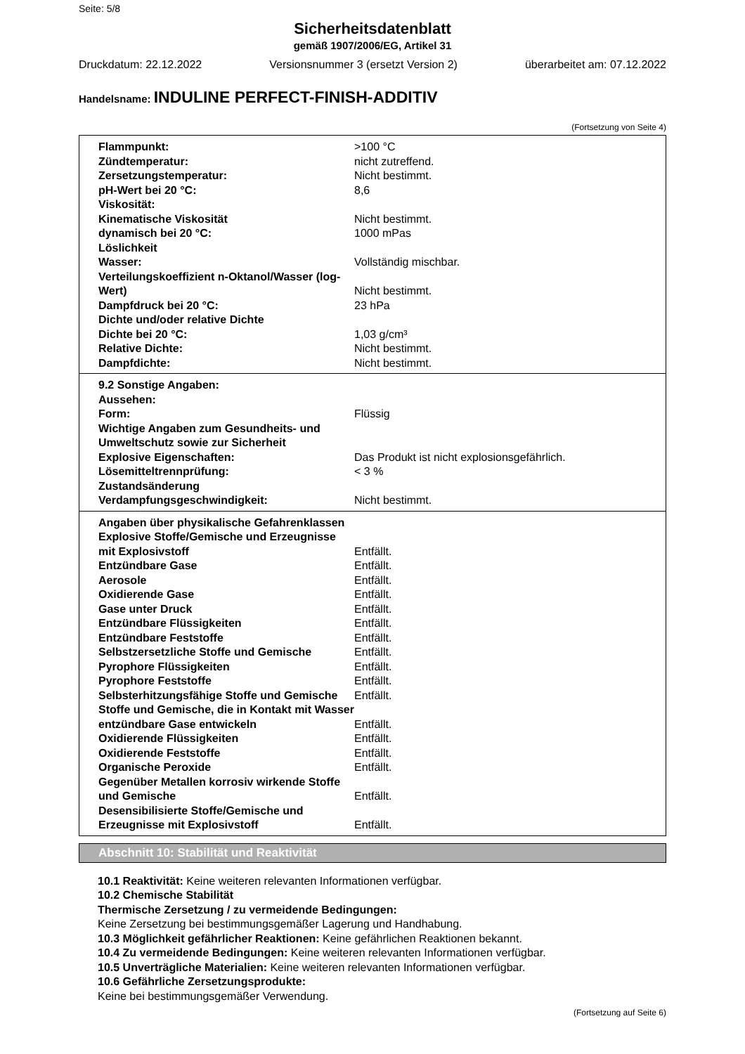Seite: 5/8
Sicherheitsdatenblatt
gemäß 1907/2006/EG, Artikel 31
Druckdatum: 22.12.2022 Versionsnummer 3 (ersetzt Version 2) überarbeitet am: 07.12.2022
Handelsname: INDULINE PERFECT-FINISH-ADDITIV
(Fortsetzung von Seite 4)
| Flammpunkt: | >100 °C |
| Zündtemperatur: | nicht zutreffend. |
| Zersetzungstemperatur: | Nicht bestimmt. |
| pH-Wert bei 20 °C: | 8,6 |
| Viskosität: | |
| Kinematische Viskosität | Nicht bestimmt. |
| dynamisch bei 20 °C: | 1000 mPas |
| Löslichkeit | |
| Wasser: | Vollständig mischbar. |
| Verteilungskoeffizient n-Oktanol/Wasser (log-Wert) | Nicht bestimmt. |
| Dampfdruck bei 20 °C: | 23 hPa |
| Dichte und/oder relative Dichte | |
| Dichte bei 20 °C: | 1,03 g/cm³ |
| Relative Dichte: | Nicht bestimmt. |
| Dampfdichte: | Nicht bestimmt. |
| 9.2 Sonstige Angaben: | |
| Aussehen: | |
| Form: | Flüssig |
| Wichtige Angaben zum Gesundheits- und Umweltschutz sowie zur Sicherheit | |
| Explosive Eigenschaften: | Das Produkt ist nicht explosionsgefährlich. |
| Lösemitteltrennprüfung: | < 3 % |
| Zustandsänderung | |
| Verdampfungsgeschwindigkeit: | Nicht bestimmt. |
| Angaben über physikalische Gefahrenklassen | |
| Explosive Stoffe/Gemische und Erzeugnisse mit Explosivstoff | Entfällt. |
| Entzündbare Gase | Entfällt. |
| Aerosole | Entfällt. |
| Oxidierende Gase | Entfällt. |
| Gase unter Druck | Entfällt. |
| Entzündbare Flüssigkeiten | Entfällt. |
| Entzündbare Feststoffe | Entfällt. |
| Selbstzersetzliche Stoffe und Gemische | Entfällt. |
| Pyrophore Flüssigkeiten | Entfällt. |
| Pyrophore Feststoffe | Entfällt. |
| Selbsterhitzungsfähige Stoffe und Gemische | Entfällt. |
| Stoffe und Gemische, die in Kontakt mit Wasser entzündbare Gase entwickeln | Entfällt. |
| Oxidierende Flüssigkeiten | Entfällt. |
| Oxidierende Feststoffe | Entfällt. |
| Organische Peroxide | Entfällt. |
| Gegenüber Metallen korrosiv wirkende Stoffe und Gemische | Entfällt. |
| Desensibilisierte Stoffe/Gemische und Erzeugnisse mit Explosivstoff | Entfällt. |
Abschnitt 10: Stabilität und Reaktivität
10.1 Reaktivität: Keine weiteren relevanten Informationen verfügbar.
10.2 Chemische Stabilität
Thermische Zersetzung / zu vermeidende Bedingungen:
Keine Zersetzung bei bestimmungsgemäßer Lagerung und Handhabung.
10.3 Möglichkeit gefährlicher Reaktionen: Keine gefährlichen Reaktionen bekannt.
10.4 Zu vermeidende Bedingungen: Keine weiteren relevanten Informationen verfügbar.
10.5 Unverträgliche Materialien: Keine weiteren relevanten Informationen verfügbar.
10.6 Gefährliche Zersetzungsprodukte:
Keine bei bestimmungsgemäßer Verwendung.
(Fortsetzung auf Seite 6)